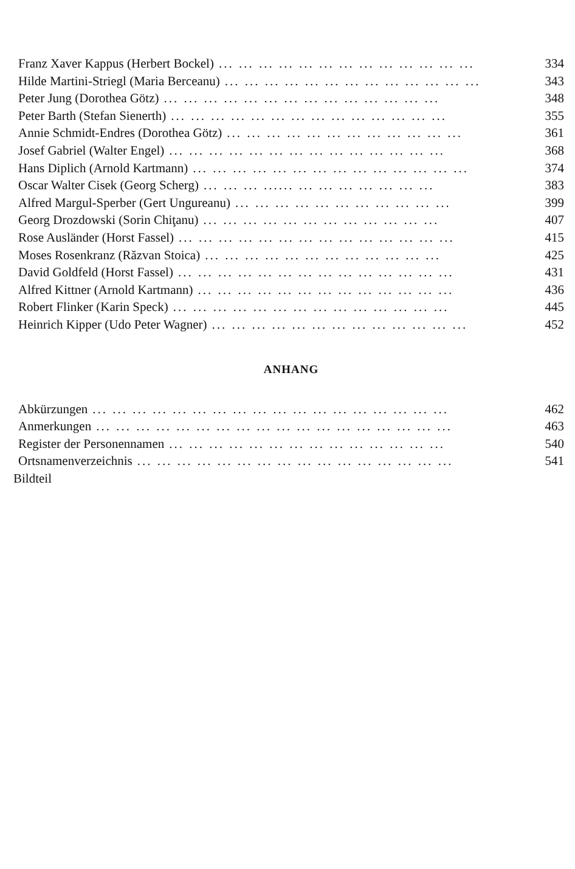Franz Xaver Kappus (Herbert Bockel)... ... ... ... ... ... ... ... ... ... ... ... ... 334
Hilde Martini-Striegl (Maria Berceanu)... ... ... ... ... ... ... ... ... ... ... ... ... 343
Peter Jung (Dorothea Götz)... ... ... ... ... ... ... ... ... ... ... ... ... ... 348
Peter Barth (Stefan Sienerth)... ... ... ... ... ... ... ... ... ... ... ... ... ... 355
Annie Schmidt-Endres (Dorothea Götz)... ... ... ... ... ... ... ... ... ... ... ... 361
Josef Gabriel (Walter Engel)... ... ... ... ... ... ... ... ... ... ... ... ... ... 368
Hans Diplich (Arnold Kartmann)... ... ... ... ... ... ... ... ... ... ... ... ... ... 374
Oscar Walter Cisek (Georg Scherg)... ... ... ...... ... ... ... ... ... ... ... 383
Alfred Margul-Sperber (Gert Ungureanu)... ... ... ... ... ... ... ... ... ... ... 399
Georg Drozdowski (Sorin Chiţanu)... ... ... ... ... ... ... ... ... ... ... ... 407
Rose Ausländer (Horst Fassel)... ... ... ... ... ... ... ... ... ... ... ... ... ... 415
Moses Rosenkranz (Răzvan Stoica)... ... ... ... ... ... ... ... ... ... ... ... 425
David Goldfeld (Horst Fassel)... ... ... ... ... ... ... ... ... ... ... ... ... ... 431
Alfred Kittner (Arnold Kartmann)... ... ... ... ... ... ... ... ... ... ... ... ... 436
Robert Flinker (Karin Speck)... ... ... ... ... ... ... ... ... ... ... ... ... ... 445
Heinrich Kipper (Udo Peter Wagner)... ... ... ... ... ... ... ... ... ... ... ... ... 452
ANHANG
Abkürzungen... ... ... ... ... ... ... ... ... ... ... ... ... ... ... ... ... ... 462
Anmerkungen... ... ... ... ... ... ... ... ... ... ... ... ... ... ... ... ... ... 463
Register der Personennamen... ... ... ... ... ... ... ... ... ... ... ... ... ... 540
Ortsnamenverzeichnis... ... ... ... ... ... ... ... ... ... ... ... ... ... ... ... 541
Bildteil